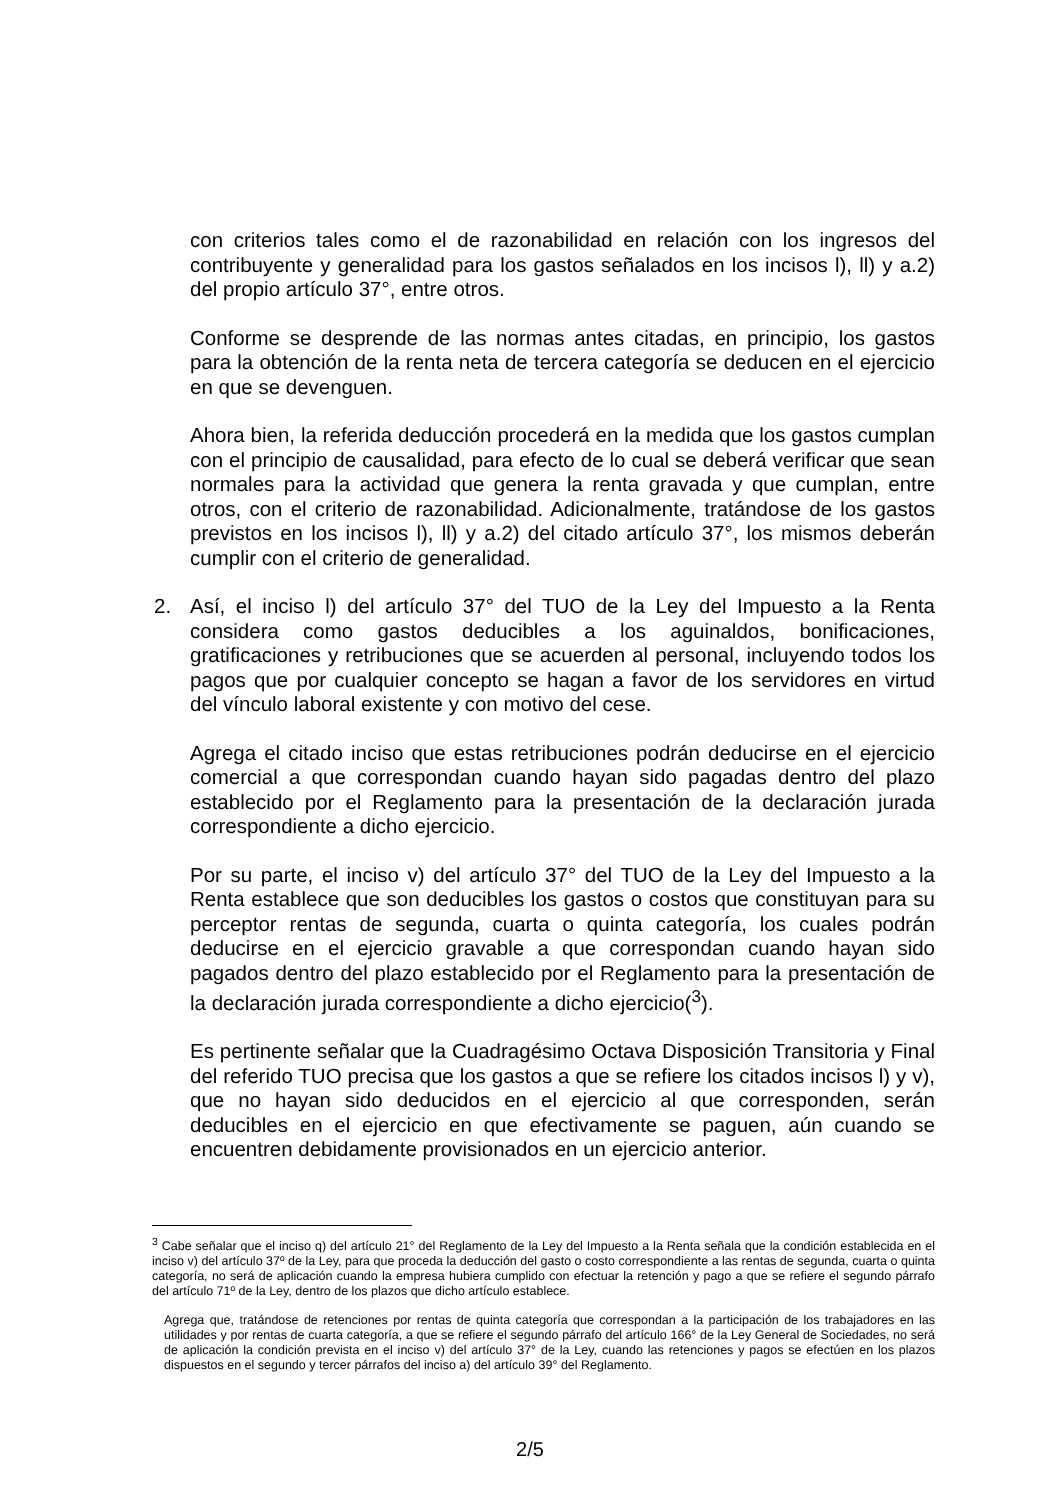con criterios tales como el de razonabilidad en relación con los ingresos del contribuyente y generalidad para los gastos señalados en los incisos l), ll) y a.2) del propio artículo 37°, entre otros.
Conforme se desprende de las normas antes citadas, en principio, los gastos para la obtención de la renta neta de tercera categoría se deducen en el ejercicio en que se devenguen.
Ahora bien, la referida deducción procederá en la medida que los gastos cumplan con el principio de causalidad, para efecto de lo cual se deberá verificar que sean normales para la actividad que genera la renta gravada y que cumplan, entre otros, con el criterio de razonabilidad. Adicionalmente, tratándose de los gastos previstos en los incisos l), ll) y a.2) del citado artículo 37°, los mismos deberán cumplir con el criterio de generalidad.
2. Así, el inciso l) del artículo 37° del TUO de la Ley del Impuesto a la Renta considera como gastos deducibles a los aguinaldos, bonificaciones, gratificaciones y retribuciones que se acuerden al personal, incluyendo todos los pagos que por cualquier concepto se hagan a favor de los servidores en virtud del vínculo laboral existente y con motivo del cese.
Agrega el citado inciso que estas retribuciones podrán deducirse en el ejercicio comercial a que correspondan cuando hayan sido pagadas dentro del plazo establecido por el Reglamento para la presentación de la declaración jurada correspondiente a dicho ejercicio.
Por su parte, el inciso v) del artículo 37° del TUO de la Ley del Impuesto a la Renta establece que son deducibles los gastos o costos que constituyan para su perceptor rentas de segunda, cuarta o quinta categoría, los cuales podrán deducirse en el ejercicio gravable a que correspondan cuando hayan sido pagados dentro del plazo establecido por el Reglamento para la presentación de la declaración jurada correspondiente a dicho ejercicio(<sup>3</sup>).
Es pertinente señalar que la Cuadragésimo Octava Disposición Transitoria y Final del referido TUO precisa que los gastos a que se refiere los citados incisos l) y v), que no hayan sido deducidos en el ejercicio al que corresponden, serán deducibles en el ejercicio en que efectivamente se paguen, aún cuando se encuentren debidamente provisionados en un ejercicio anterior.
<sup>3</sup> Cabe señalar que el inciso q) del artículo 21° del Reglamento de la Ley del Impuesto a la Renta señala que la condición establecida en el inciso v) del artículo 37º de la Ley, para que proceda la deducción del gasto o costo correspondiente a las rentas de segunda, cuarta o quinta categoría, no será de aplicación cuando la empresa hubiera cumplido con efectuar la retención y pago a que se refiere el segundo párrafo del artículo 71º de la Ley, dentro de los plazos que dicho artículo establece.
Agrega que, tratándose de retenciones por rentas de quinta categoría que correspondan a la participación de los trabajadores en las utilidades y por rentas de cuarta categoría, a que se refiere el segundo párrafo del artículo 166° de la Ley General de Sociedades, no será de aplicación la condición prevista en el inciso v) del artículo 37° de la Ley, cuando las retenciones y pagos se efectúen en los plazos dispuestos en el segundo y tercer párrafos del inciso a) del artículo 39° del Reglamento.
2/5